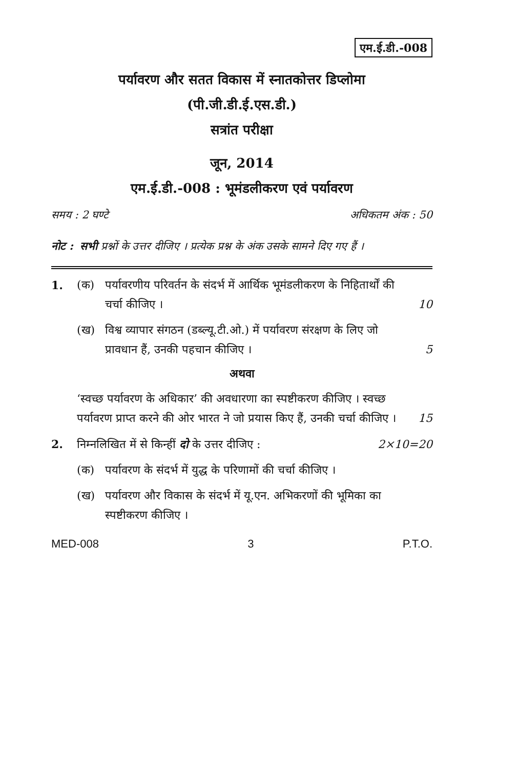एम.ई.डी.-008
पर्यावरण और सतत विकास में स्नातकोत्तर डिप्लोमा
(पी.जी.डी.ई.एस.डी.)
सत्रांत परीक्षा
जून, 2014
एम.ई.डी.-008 : भूमंडलीकरण एवं पर्यावरण
समय : 2 घण्टे अधिकतम अंक : 50
नोट : सभी प्रश्नों के उत्तर दीजिए । प्रत्येक प्रश्न के अंक उसके सामने दिए गए हैं ।
1. (क) पर्यावरणीय परिवर्तन के संदर्भ में आर्थिक भूमंडलीकरण के निहितार्थों की चर्चा कीजिए । 10
(ख) विश्व व्यापार संगठन (डब्ल्यू.टी.ओ.) में पर्यावरण संरक्षण के लिए जो प्रावधान हैं, उनकी पहचान कीजिए । 5
अथवा
‘स्वच्छ पर्यावरण के अधिकार’ की अवधारणा का स्पष्टीकरण कीजिए । स्वच्छ पर्यावरण प्राप्त करने की ओर भारत ने जो प्रयास किए हैं, उनकी चर्चा कीजिए । 15
2. निम्नलिखित में से किन्हीं दो के उत्तर दीजिए : 2×10=20
(क) पर्यावरण के संदर्भ में युद्ध के परिणामों की चर्चा कीजिए ।
(ख) पर्यावरण और विकास के संदर्भ में यू.एन. अभिकरणों की भूमिका का स्पष्टीकरण कीजिए ।
MED-008 3 P.T.O.